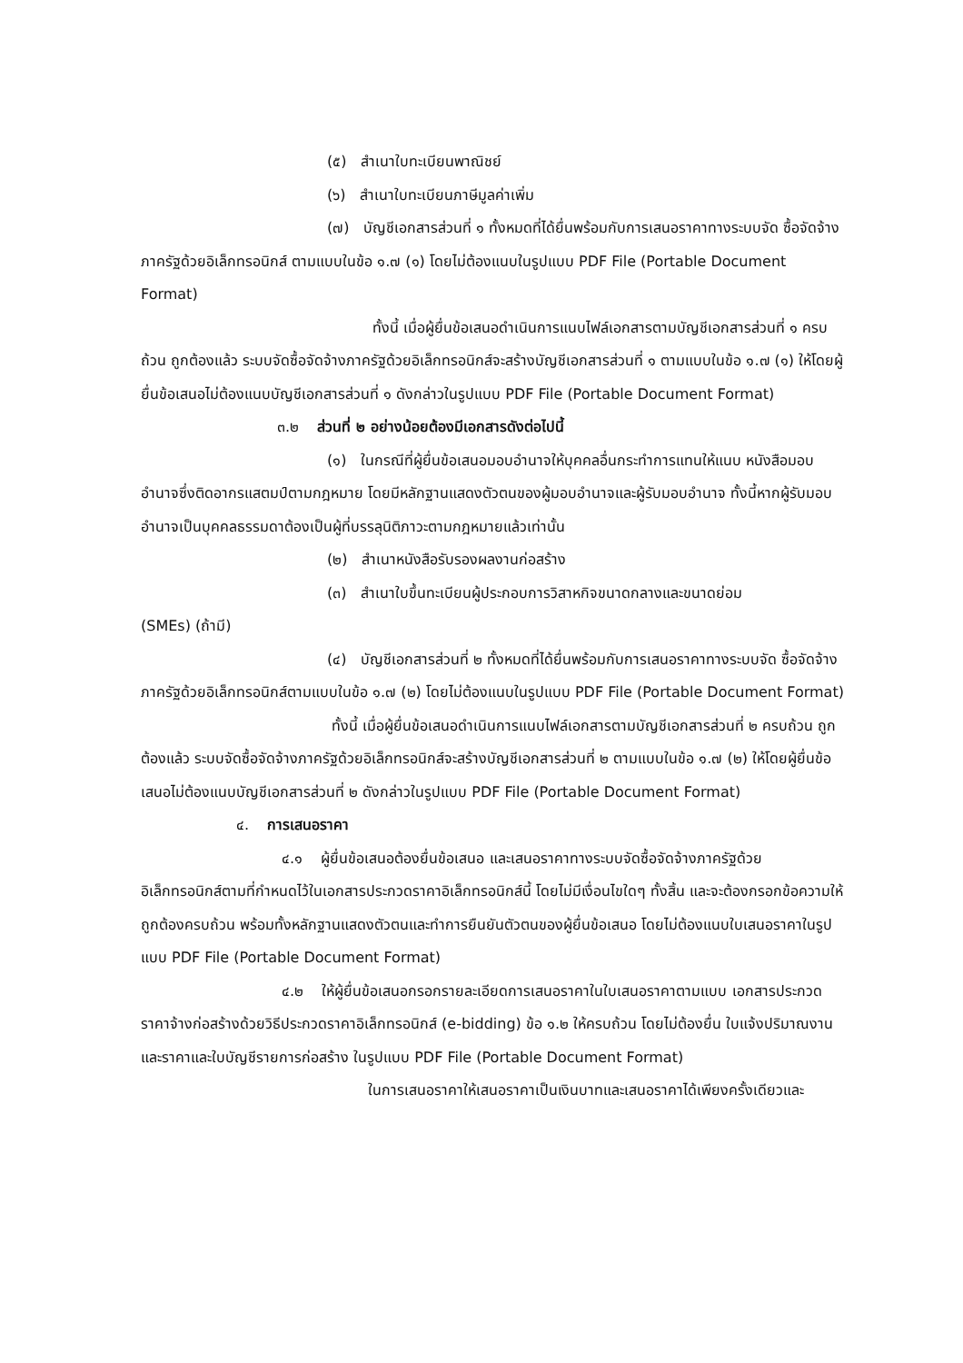(๕) สำเนาใบทะเบียนพาณิชย์
(๖) สำเนาใบทะเบียนภาษีมูลค่าเพิ่ม
(๗) บัญชีเอกสารส่วนที่ ๑ ทั้งหมดที่ได้ยื่นพร้อมกับการเสนอราคาทางระบบจัด ซื้อจัดจ้างภาครัฐด้วยอิเล็กทรอนิกส์ ตามแบบในข้อ ๑.๗ (๑) โดยไม่ต้องแนบในรูปแบบ PDF File (Portable Document Format)
ทั้งนี้ เมื่อผู้ยื่นข้อเสนอดำเนินการแนบไฟล์เอกสารตามบัญชีเอกสารส่วนที่ ๑ ครบถ้วน ถูกต้องแล้ว ระบบจัดซื้อจัดจ้างภาครัฐด้วยอิเล็กทรอนิกส์จะสร้างบัญชีเอกสารส่วนที่ ๑ ตามแบบในข้อ ๑.๗ (๑) ให้โดยผู้ยื่นข้อเสนอไม่ต้องแนบบัญชีเอกสารส่วนที่ ๑ ดังกล่าวในรูปแบบ PDF File (Portable Document Format)
๓.๒ ส่วนที่ ๒ อย่างน้อยต้องมีเอกสารดังต่อไปนี้
(๑) ในกรณีที่ผู้ยื่นข้อเสนอมอบอำนาจให้บุคคลอื่นกระทำการแทนให้แนบ หนังสือมอบอำนาจซึ่งติดอากรแสตมป์ตามกฎหมาย โดยมีหลักฐานแสดงตัวตนของผู้มอบอำนาจและผู้รับมอบอำนาจ ทั้งนี้หากผู้รับมอบอำนาจเป็นบุคคลธรรมดาต้องเป็นผู้ที่บรรลุนิติภาวะตามกฎหมายแล้วเท่านั้น
(๒) สำเนาหนังสือรับรองผลงานก่อสร้าง
(๓) สำเนาใบขึ้นทะเบียนผู้ประกอบการวิสาหกิจขนาดกลางและขนาดย่อม
(SMEs) (ถ้ามี)
(๔) บัญชีเอกสารส่วนที่ ๒ ทั้งหมดที่ได้ยื่นพร้อมกับการเสนอราคาทางระบบจัด ซื้อจัดจ้างภาครัฐด้วยอิเล็กทรอนิกส์ตามแบบในข้อ ๑.๗ (๒) โดยไม่ต้องแนบในรูปแบบ PDF File (Portable Document Format)
ทั้งนี้ เมื่อผู้ยื่นข้อเสนอดำเนินการแนบไฟล์เอกสารตามบัญชีเอกสารส่วนที่ ๒ ครบถ้วน ถูกต้องแล้ว ระบบจัดซื้อจัดจ้างภาครัฐด้วยอิเล็กทรอนิกส์จะสร้างบัญชีเอกสารส่วนที่ ๒ ตามแบบในข้อ ๑.๗ (๒) ให้โดยผู้ยื่นข้อเสนอไม่ต้องแนบบัญชีเอกสารส่วนที่ ๒ ดังกล่าวในรูปแบบ PDF File (Portable Document Format)
๔. การเสนอราคา
๔.๑ ผู้ยื่นข้อเสนอต้องยื่นข้อเสนอ และเสนอราคาทางระบบจัดซื้อจัดจ้างภาครัฐด้วย อิเล็กทรอนิกส์ตามที่กำหนดไว้ในเอกสารประกวดราคาอิเล็กทรอนิกส์นี้ โดยไม่มีเงื่อนไขใดๆ ทั้งสิ้น และจะต้องกรอกข้อความให้ถูกต้องครบถ้วน พร้อมทั้งหลักฐานแสดงตัวตนและทำการยืนยันตัวตนของผู้ยื่นข้อเสนอ โดยไม่ต้องแนบใบเสนอราคาในรูปแบบ PDF File (Portable Document Format)
๔.๒ ให้ผู้ยื่นข้อเสนอกรอกรายละเอียดการเสนอราคาในใบเสนอราคาตามแบบ เอกสารประกวดราคาจ้างก่อสร้างด้วยวิธีประกวดราคาอิเล็กทรอนิกส์ (e-bidding) ข้อ ๑.๒ ให้ครบถ้วน โดยไม่ต้องยื่น ใบแจ้งปริมาณงานและราคาและใบบัญชีรายการก่อสร้าง ในรูปแบบ PDF File (Portable Document Format)
ในการเสนอราคาให้เสนอราคาเป็นเงินบาทและเสนอราคาได้เพียงครั้งเดียวและ